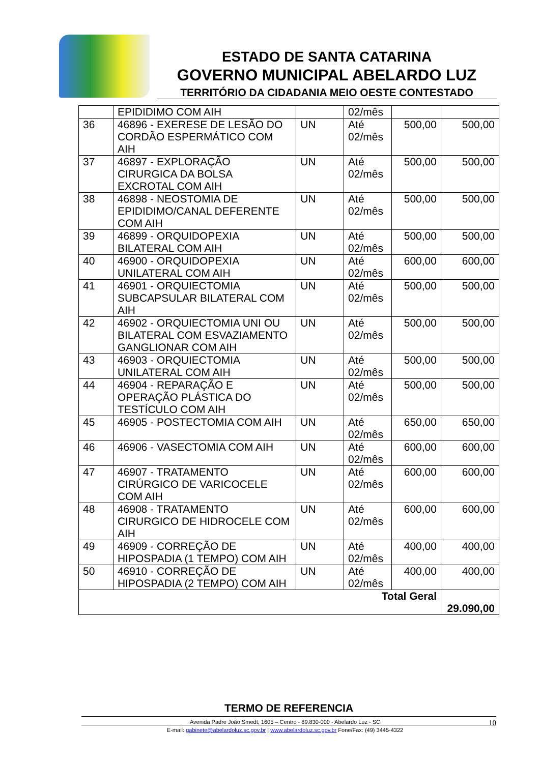ESTADO DE SANTA CATARINA
GOVERNO MUNICIPAL ABELARDO LUZ
TERRITÓRIO DA CIDADANIA MEIO OESTE CONTESTADO
| | EPIDIDIMO COM AIH | | 02/mês | | |
| 36 | 46896 - EXERESE DE LESÃO DO CORDÃO ESPERMÁTICO COM AIH | UN | Até 02/mês | 500,00 | 500,00 |
| 37 | 46897 - EXPLORAÇÃO CIRURGICA DA BOLSA EXCROTAL COM AIH | UN | Até 02/mês | 500,00 | 500,00 |
| 38 | 46898 - NEOSTOMIA DE EPIDIDIMO/CANAL DEFERENTE COM AIH | UN | Até 02/mês | 500,00 | 500,00 |
| 39 | 46899 - ORQUIDOPEXIA BILATERAL COM AIH | UN | Até 02/mês | 500,00 | 500,00 |
| 40 | 46900 - ORQUIDOPEXIA UNILATERAL COM AIH | UN | Até 02/mês | 600,00 | 600,00 |
| 41 | 46901 - ORQUIECTOMIA SUBCAPSULAR BILATERAL COM AIH | UN | Até 02/mês | 500,00 | 500,00 |
| 42 | 46902 - ORQUIECTOMIA UNI OU BILATERAL COM ESVAZIAMENTO GANGLIONAR COM AIH | UN | Até 02/mês | 500,00 | 500,00 |
| 43 | 46903 - ORQUIECTOMIA UNILATERAL COM AIH | UN | Até 02/mês | 500,00 | 500,00 |
| 44 | 46904 - REPARAÇÃO E OPERAÇÃO PLÁSTICA DO TESTÍCULO COM AIH | UN | Até 02/mês | 500,00 | 500,00 |
| 45 | 46905 - POSTECTOMIA COM AIH | UN | Até 02/mês | 650,00 | 650,00 |
| 46 | 46906 - VASECTOMIA COM AIH | UN | Até 02/mês | 600,00 | 600,00 |
| 47 | 46907 - TRATAMENTO CIRÚRGICO DE VARICOCELE COM AIH | UN | Até 02/mês | 600,00 | 600,00 |
| 48 | 46908 - TRATAMENTO CIRURGICO DE HIDROCELE COM AIH | UN | Até 02/mês | 600,00 | 600,00 |
| 49 | 46909 - CORREÇÃO DE HIPOSPADIA (1 TEMPO) COM AIH | UN | Até 02/mês | 400,00 | 400,00 |
| 50 | 46910 - CORREÇÃO DE HIPOSPADIA (2 TEMPO) COM AIH | UN | Até 02/mês | 400,00 | 400,00 |
| Total Geral | | | | | 29.090,00 |
TERMO DE REFERENCIA
Avenida Padre João Smedt, 1605 – Centro - 89.830-000 - Abelardo Luz - SC 10
E-mail: gabinete@abelardoluz.sc.gov.br | www.abelardoluz.sc.gov.br Fone/Fax: (49) 3445-4322